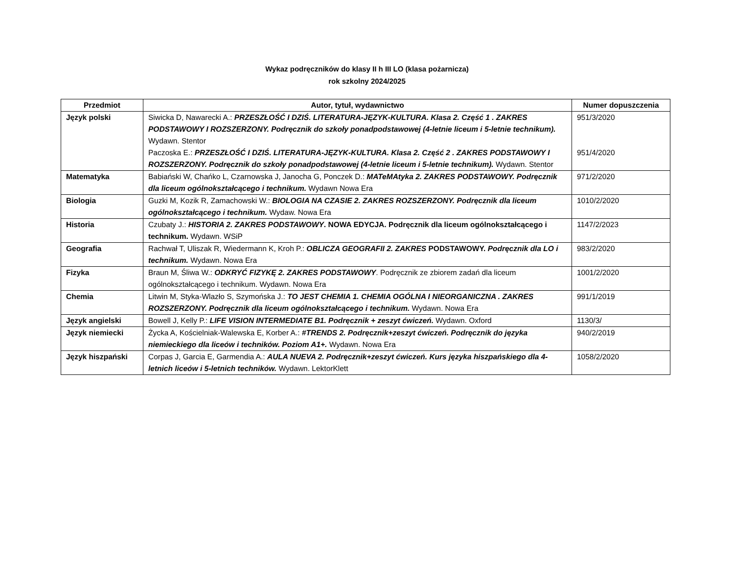Wykaz podręczników do klasy II h III LO (klasa pożarnicza)
rok szkolny 2024/2025
| Przedmiot | Autor, tytuł, wydawnictwo | Numer dopuszczenia |
| --- | --- | --- |
| Język polski | Siwicka D, Nawarecki A.: PRZESZŁOŚĆ I DZIŚ. LITERATURA-JĘZYK-KULTURA. Klasa 2. Część 1 . ZAKRES PODSTAWOWY I ROZSZERZONY. Podręcznik do szkoły ponadpodstawowej (4-letnie liceum i 5-letnie technikum). Wydawn. Stentor Paczoska E.: PRZESZŁOŚĆ I DZIŚ. LITERATURA-JĘZYK-KULTURA. Klasa 2. Część 2 . ZAKRES PODSTAWOWY I ROZSZERZONY. Podręcznik do szkoły ponadpodstawowej (4-letnie liceum i 5-letnie technikum). Wydawn. Stentor | 951/3/2020 951/4/2020 |
| Matematyka | Babiański W, Chańko L, Czarnowska J, Janocha G, Ponczek D.: MATeMAtyka 2. ZAKRES PODSTAWOWY. Podręcznik dla liceum ogólnokształcącego i technikum. Wydawn Nowa Era | 971/2/2020 |
| Biologia | Guzki M, Kozik R, Zamachowski W.: BIOLOGIA NA CZASIE 2. ZAKRES ROZSZERZONY. Podręcznik dla liceum ogólnokształcącego i technikum. Wydaw. Nowa Era | 1010/2/2020 |
| Historia | Czubaty J.: HISTORIA 2. ZAKRES PODSTAWOWY . NOWA EDYCJA. Podręcznik dla liceum ogólnokształcącego i technikum. Wydawn. WSiP | 1147/2/2023 |
| Geografia | Rachwał T, Uliszak R, Wiedermann K, Kroh P.: OBLICZA GEOGRAFII 2. ZAKRES PODSTAWOWY. Podręcznik dla LO i technikum. Wydawn. Nowa Era | 983/2/2020 |
| Fizyka | Braun M, Śliwa W.: ODKRYĆ FIZYKĘ 2. ZAKRES PODSTAWOWY . Podręcznik ze zbiorem zadań dla liceum ogólnokształcącego i technikum. Wydawn. Nowa Era | 1001/2/2020 |
| Chemia | Litwin M, Styka-Wlazło S, Szymońska J.: TO JEST CHEMIA 1. CHEMIA OGÓLNA I NIEORGANICZNA . ZAKRES ROZSZERZONY. Podręcznik dla liceum ogólnokształcącego i technikum. Wydawn. Nowa Era | 991/1/2019 |
| Język angielski | Bowell J, Kelly P.: LIFE VISION INTERMEDIATE B1. Podręcznik + zeszyt ćwiczeń. Wydawn. Oxford | 1130/3/ |
| Język niemiecki | Życka A, Kościelniak-Walewska E, Korber A.: #TRENDS 2. Podręcznik+zeszyt ćwiczeń. Podręcznik do języka niemieckiego dla liceów i techników. Poziom A1+. Wydawn. Nowa Era | 940/2/2019 |
| Język hiszpański | Corpas J, Garcia E, Garmendia A.: AULA NUEVA 2. Podręcznik+zeszyt ćwiczeń. Kurs języka hiszpańskiego dla 4-letnich liceów i 5-letnich techników. Wydawn. LektorKlett | 1058/2/2020 |